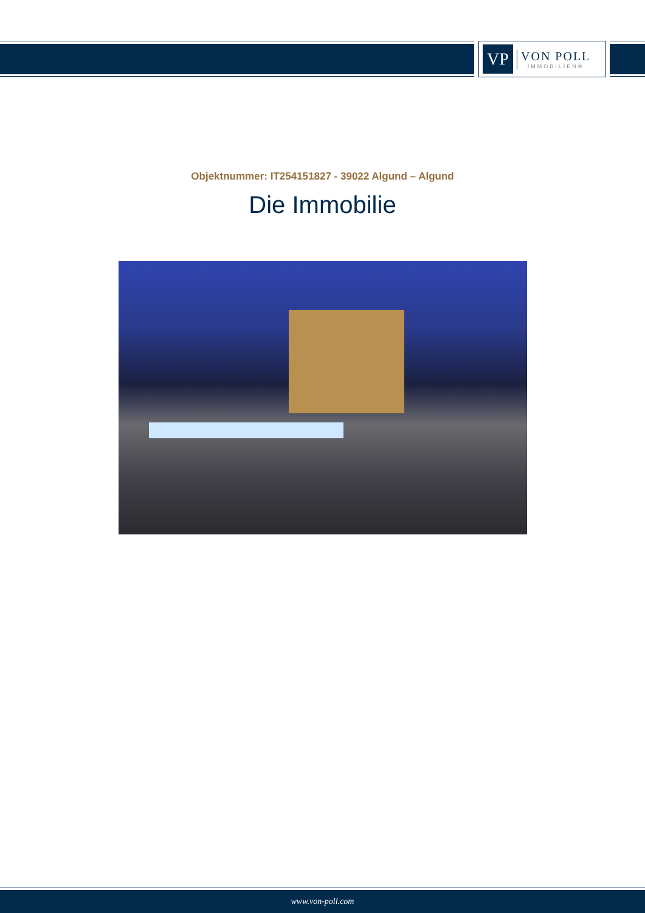VP
VON POLL
IMMOBILIEN®
Objektnummer: IT254151827 - 39022 Algund – Algund
Die Immobilie
www.von-poll.com